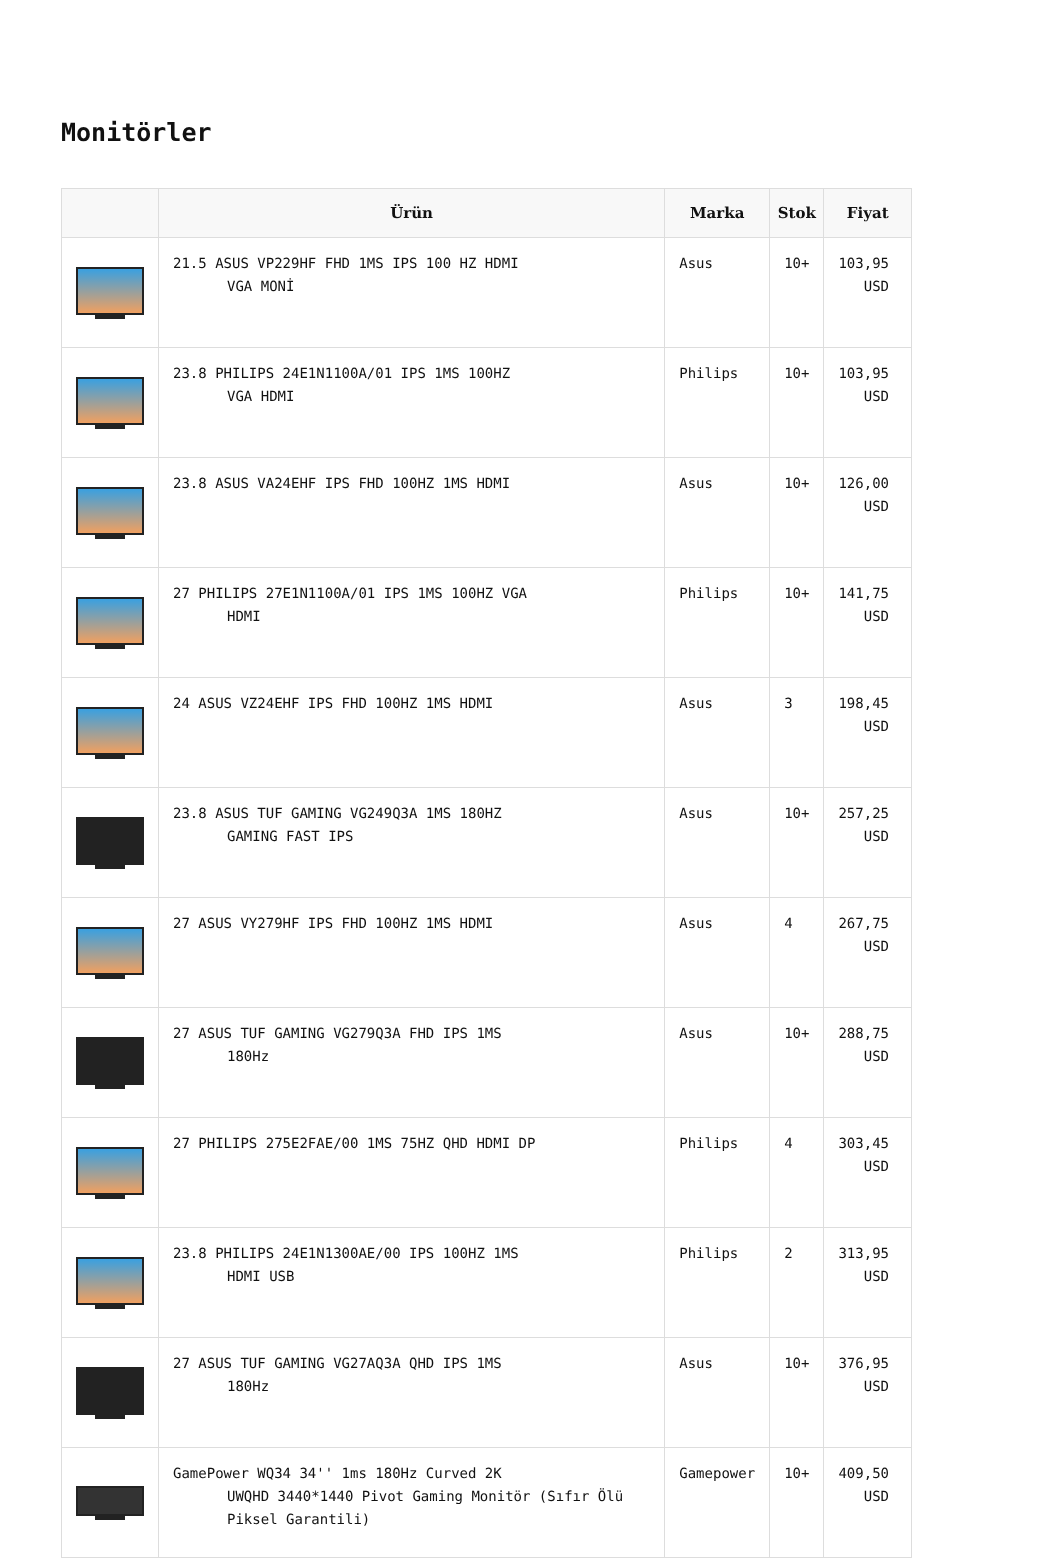Monitörler
| | Ürün | Marka | Stok | Fiyat |
| --- | --- | --- | --- | --- |
| | 21.5 ASUS VP229HF FHD 1MS IPS 100 HZ HDMI VGA MONİ | Asus | 10+ | 103,95 USD |
| | 23.8 PHILIPS 24E1N1100A/01 IPS 1MS 100HZ VGA HDMI | Philips | 10+ | 103,95 USD |
| | 23.8 ASUS VA24EHF IPS FHD 100HZ 1MS HDMI | Asus | 10+ | 126,00 USD |
| | 27 PHILIPS 27E1N1100A/01 IPS 1MS 100HZ VGA HDMI | Philips | 10+ | 141,75 USD |
| | 24 ASUS VZ24EHF IPS FHD 100HZ 1MS HDMI | Asus | 3 | 198,45 USD |
| | 23.8 ASUS TUF GAMING VG249Q3A 1MS 180HZ GAMING FAST IPS | Asus | 10+ | 257,25 USD |
| | 27 ASUS VY279HF IPS FHD 100HZ 1MS HDMI | Asus | 4 | 267,75 USD |
| | 27 ASUS TUF GAMING VG279Q3A FHD IPS 1MS 180Hz | Asus | 10+ | 288,75 USD |
| | 27 PHILIPS 275E2FAE/00 1MS 75HZ QHD HDMI DP | Philips | 4 | 303,45 USD |
| | 23.8 PHILIPS 24E1N1300AE/00 IPS 100HZ 1MS HDMI USB | Philips | 2 | 313,95 USD |
| | 27 ASUS TUF GAMING VG27AQ3A QHD IPS 1MS 180Hz | Asus | 10+ | 376,95 USD |
| | GamePower WQ34 34'' 1ms 180Hz Curved 2K UWQHD 3440*1440 Pivot Gaming Monitör (Sıfır Ölü Piksel Garantili) | Gamepower | 10+ | 409,50 USD |